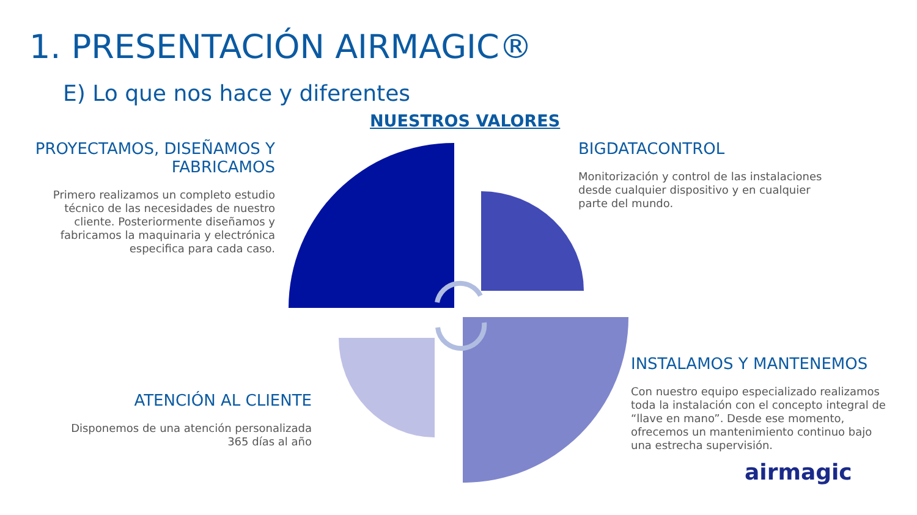1. PRESENTACIÓN AIRMAGIC®
E) Lo que nos hace y diferentes
NUESTROS VALORES
PROYECTAMOS, DISEÑAMOS Y FABRICAMOS
Primero realizamos un completo estudio técnico de las necesidades de nuestro cliente. Posteriormente diseñamos y fabricamos la maquinaria y electrónica especifica para cada caso.
BIGDATACONTROL
Monitorización y control de las instalaciones desde cualquier dispositivo y en cualquier parte del mundo.
INSTALAMOS Y MANTENEMOS
Con nuestro equipo especializado realizamos toda la instalación con el concepto integral de “llave en mano”. Desde ese momento, ofrecemos un mantenimiento continuo bajo una estrecha supervisión.
ATENCIÓN AL CLIENTE
Disponemos de una atención personalizada 365 días al año
airmagic